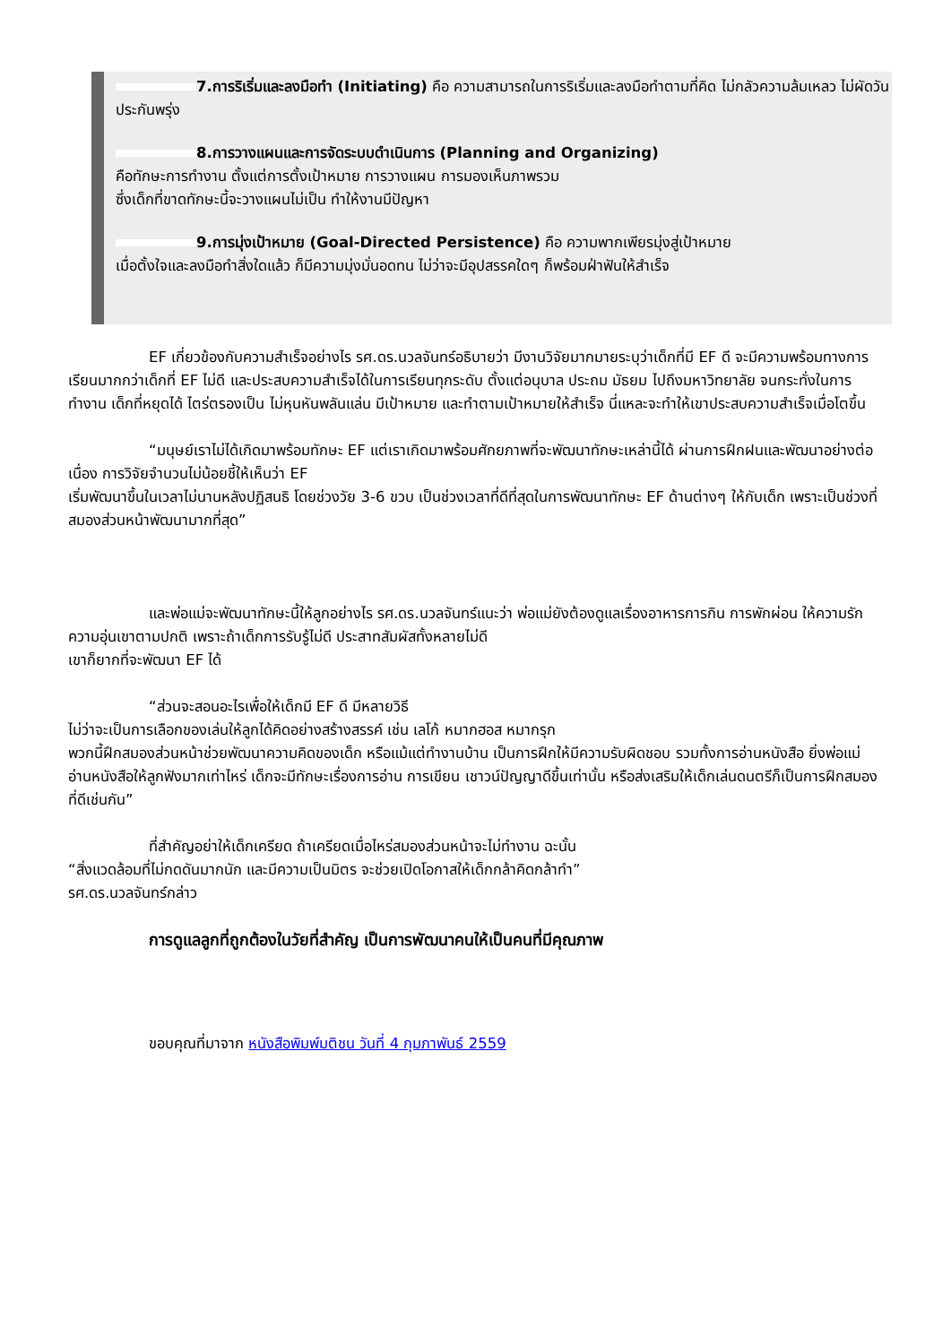7.การริเริ่มและลงมือทำ (Initiating) คือ ความสามารถในการริเริ่มและลงมือทำตามที่คิด ไม่กลัวความล้มเหลว ไม่ผัดวันประกันพรุ่ง
8.การวางแผนและการจัดระบบดำเนินการ (Planning and Organizing)
คือทักษะการทำงาน ตั้งแต่การตั้งเป้าหมาย การวางแผน การมองเห็นภาพรวม
ซึ่งเด็กที่ขาดทักษะนี้จะวางแผนไม่เป็น ทำให้งานมีปัญหา
9.การมุ่งเป้าหมาย (Goal-Directed Persistence) คือ ความพากเพียรมุ่งสู่เป้าหมาย
เมื่อตั้งใจและลงมือทำสิ่งใดแล้ว ก็มีความมุ่งมั่นอดทน ไม่ว่าจะมีอุปสรรคใดๆ ก็พร้อมฝ่าฟันให้สำเร็จ
EF เกี่ยวข้องกับความสำเร็จอย่างไร รศ.ดร.นวลจันทร์อธิบายว่า มีงานวิจัยมากมายระบุว่าเด็กที่มี EF ดี จะมีความพร้อมทางการเรียนมากกว่าเด็กที่ EF ไม่ดี และประสบความสำเร็จได้ในการเรียนทุกระดับ ตั้งแต่อนุบาล ประถม มัธยม ไปถึงมหาวิทยาลัย จนกระทั่งในการทำงาน เด็กที่หยุดได้ ไตร่ตรองเป็น ไม่หุนหันพลันแล่น มีเป้าหมาย และทำตามเป้าหมายให้สำเร็จ นี่แหละจะทำให้เขาประสบความสำเร็จเมื่อโตขึ้น
“มนุษย์เราไม่ได้เกิดมาพร้อมทักษะ EF แต่เราเกิดมาพร้อมศักยภาพที่จะพัฒนาทักษะเหล่านี้ได้ ผ่านการฝึกฝนและพัฒนาอย่างต่อเนื่อง การวิจัยจำนวนไม่น้อยชี้ให้เห็นว่า EF
เริ่มพัฒนาขึ้นในเวลาไม่นานหลังปฏิสนธิ โดยช่วงวัย 3-6 ขวบ เป็นช่วงเวลาที่ดีที่สุดในการพัฒนาทักษะ EF ด้านต่างๆ ให้กับเด็ก เพราะเป็นช่วงที่สมองส่วนหน้าพัฒนามากที่สุด”
และพ่อแม่จะพัฒนาทักษะนี้ให้ลูกอย่างไร รศ.ดร.นวลจันทร์แนะว่า พ่อแม่ยังต้องดูแลเรื่องอาหารการกิน การพักผ่อน ให้ความรักความอุ่นเขาตามปกติ เพราะถ้าเด็กการรับรู้ไม่ดี ประสาทสัมผัสทั้งหลายไม่ดี
เขาก็ยากที่จะพัฒนา EF ได้
“ส่วนจะสอนอะไรเพื่อให้เด็กมี EF ดี มีหลายวิธี
ไม่ว่าจะเป็นการเลือกของเล่นให้ลูกได้คิดอย่างสร้างสรรค์ เช่น เลโก้ หมากฮอส หมากรุก
พวกนี้ฝึกสมองส่วนหน้าช่วยพัฒนาความคิดของเด็ก หรือแม้แต่ทำงานบ้าน เป็นการฝึกให้มีความรับผิดชอบ รวมทั้งการอ่านหนังสือ ยิ่งพ่อแม่อ่านหนังสือให้ลูกฟังมากเท่าไหร่ เด็กจะมีทักษะเรื่องการอ่าน การเขียน เชาวน์ปัญญาดีขึ้นเท่านั้น หรือส่งเสริมให้เด็กเล่นดนตรีก็เป็นการฝึกสมองที่ดีเช่นกัน”
ที่สำคัญอย่าให้เด็กเครียด ถ้าเครียดเมื่อไหร่สมองส่วนหน้าจะไม่ทำงาน ฉะนั้น
“สิ่งแวดล้อมที่ไม่กดดันมากนัก และมีความเป็นมิตร จะช่วยเปิดโอกาสให้เด็กกล้าคิดกล้าทำ”
รศ.ดร.นวลจันทร์กล่าว
การดูแลลูกที่ถูกต้องในวัยที่สำคัญ เป็นการพัฒนาคนให้เป็นคนที่มีคุณภาพ
ขอบคุณที่มาจาก หนังสือพิมพ์มติชน วันที่ 4 กุมภาพันธ์ 2559